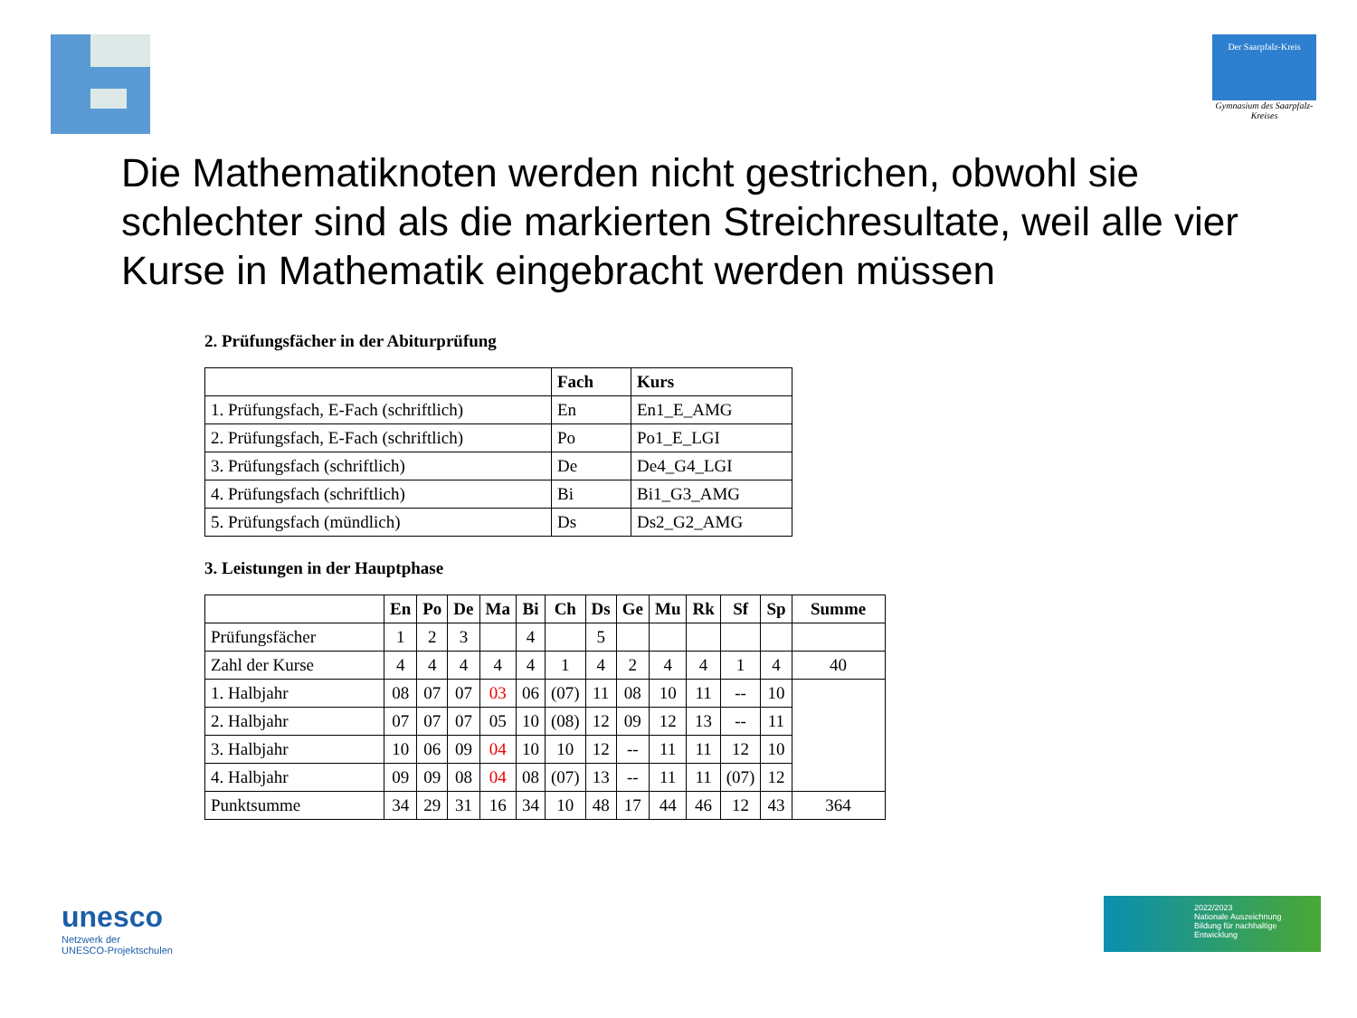Der Saarpfalz-Kreis
Gymnasium des Saarpfalz-Kreises
Die Mathematiknoten werden nicht gestrichen, obwohl sie schlechter sind als die markierten Streichresultate, weil alle vier Kurse in Mathematik eingebracht werden müssen
2. Prüfungsfächer in der Abiturprüfung
| | Fach | Kurs |
| --- | --- | --- |
| 1. Prüfungsfach, E-Fach (schriftlich) | En | En1_E_AMG |
| 2. Prüfungsfach, E-Fach (schriftlich) | Po | Po1_E_LGI |
| 3. Prüfungsfach (schriftlich) | De | De4_G4_LGI |
| 4. Prüfungsfach (schriftlich) | Bi | Bi1_G3_AMG |
| 5. Prüfungsfach (mündlich) | Ds | Ds2_G2_AMG |
3. Leistungen in der Hauptphase
| | En | Po | De | Ma | Bi | Ch | Ds | Ge | Mu | Rk | Sf | Sp | Summe |
| --- | --- | --- | --- | --- | --- | --- | --- | --- | --- | --- | --- | --- | --- |
| Prüfungsfächer | 1 | 2 | 3 | | 4 | | 5 | | | | | | |
| Zahl der Kurse | 4 | 4 | 4 | 4 | 4 | 1 | 4 | 2 | 4 | 4 | 1 | 4 | 40 |
| 1. Halbjahr | 08 | 07 | 07 | 03 | 06 | (07) | 11 | 08 | 10 | 11 | -- | 10 | |
| 2. Halbjahr | 07 | 07 | 07 | 05 | 10 | (08) | 12 | 09 | 12 | 13 | -- | 11 | |
| 3. Halbjahr | 10 | 06 | 09 | 04 | 10 | 10 | 12 | -- | 11 | 11 | 12 | 10 | |
| 4. Halbjahr | 09 | 09 | 08 | 04 | 08 | (07) | 13 | -- | 11 | 11 | (07) | 12 | |
| Punktsumme | 34 | 29 | 31 | 16 | 34 | 10 | 48 | 17 | 44 | 46 | 12 | 43 | 364 |
unesco
Netzwerk der
UNESCO-Projektschulen
2022/2023
Nationale Auszeichnung
Bildung für nachhaltige Entwicklung